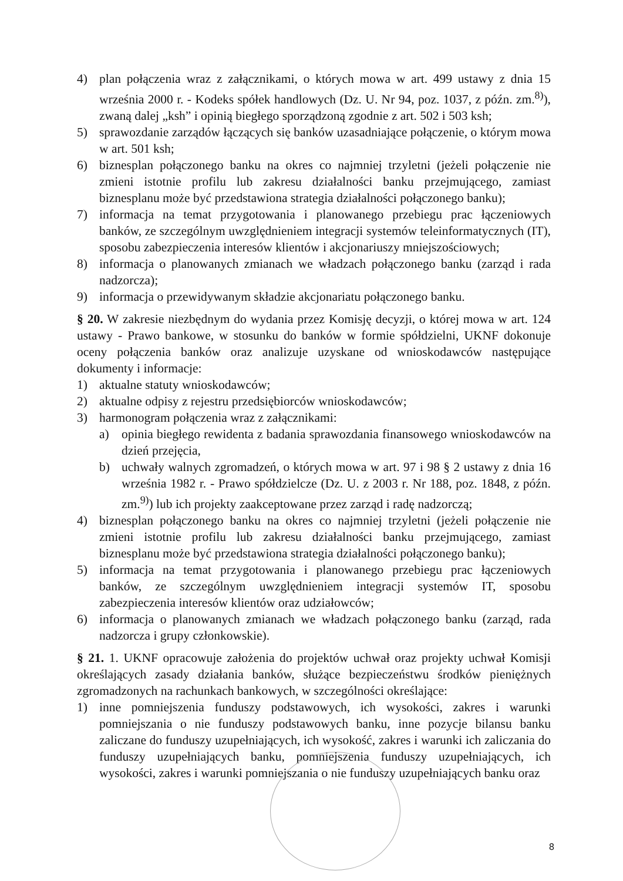4) plan połączenia wraz z załącznikami, o których mowa w art. 499 ustawy z dnia 15 września 2000 r. - Kodeks spółek handlowych (Dz. U. Nr 94, poz. 1037, z późn. zm.<sup>8)</sup>), zwaną dalej „ksh” i opinią biegłego sporządzoną zgodnie z art. 502 i 503 ksh;
5) sprawozdanie zarządów łączących się banków uzasadniające połączenie, o którym mowa w art. 501 ksh;
6) biznesplan połączonego banku na okres co najmniej trzyletni (jeżeli połączenie nie zmieni istotnie profilu lub zakresu działalności banku przejmującego, zamiast biznesplanu może być przedstawiona strategia działalności połączonego banku);
7) informacja na temat przygotowania i planowanego przebiegu prac łączeniowych banków, ze szczególnym uwzględnieniem integracji systemów teleinformatycznych (IT), sposobu zabezpieczenia interesów klientów i akcjonariuszy mniejszościowych;
8) informacja o planowanych zmianach we władzach połączonego banku (zarząd i rada nadzorcza);
9) informacja o przewidywanym składzie akcjonariatu połączonego banku.
§ 20. W zakresie niezbędnym do wydania przez Komisję decyzji, o której mowa w art. 124 ustawy - Prawo bankowe, w stosunku do banków w formie spółdzielni, UKNF dokonuje oceny połączenia banków oraz analizuje uzyskane od wnioskodawców następujące dokumenty i informacje:
1) aktualne statuty wnioskodawców;
2) aktualne odpisy z rejestru przedsiębiorców wnioskodawców;
3) harmonogram połączenia wraz z załącznikami:
a) opinia biegłego rewidenta z badania sprawozdania finansowego wnioskodawców na dzień przejęcia,
b) uchwały walnych zgromadzeń, o których mowa w art. 97 i 98 § 2 ustawy z dnia 16 września 1982 r. - Prawo spółdzielcze (Dz. U. z 2003 r. Nr 188, poz. 1848, z późn. zm.<sup>9)</sup>) lub ich projekty zaakceptowane przez zarząd i radę nadzorczą;
4) biznesplan połączonego banku na okres co najmniej trzyletni (jeżeli połączenie nie zmieni istotnie profilu lub zakresu działalności banku przejmującego, zamiast biznesplanu może być przedstawiona strategia działalności połączonego banku);
5) informacja na temat przygotowania i planowanego przebiegu prac łączeniowych banków, ze szczególnym uwzględnieniem integracji systemów IT, sposobu zabezpieczenia interesów klientów oraz udziałowców;
6) informacja o planowanych zmianach we władzach połączonego banku (zarząd, rada nadzorcza i grupy członkowskie).
§ 21. 1. UKNF opracowuje założenia do projektów uchwał oraz projekty uchwał Komisji określających zasady działania banków, służące bezpieczeństwu środków pieniężnych zgromadzonych na rachunkach bankowych, w szczególności określające:
1) inne pomniejszenia funduszy podstawowych, ich wysokości, zakres i warunki pomniejszania o nie funduszy podstawowych banku, inne pozycje bilansu banku zaliczane do funduszy uzupełniających, ich wysokość, zakres i warunki ich zaliczania do funduszy uzupełniających banku, pomniejszenia funduszy uzupełniających, ich wysokości, zakres i warunki pomniejszania o nie funduszy uzupełniających banku oraz
8